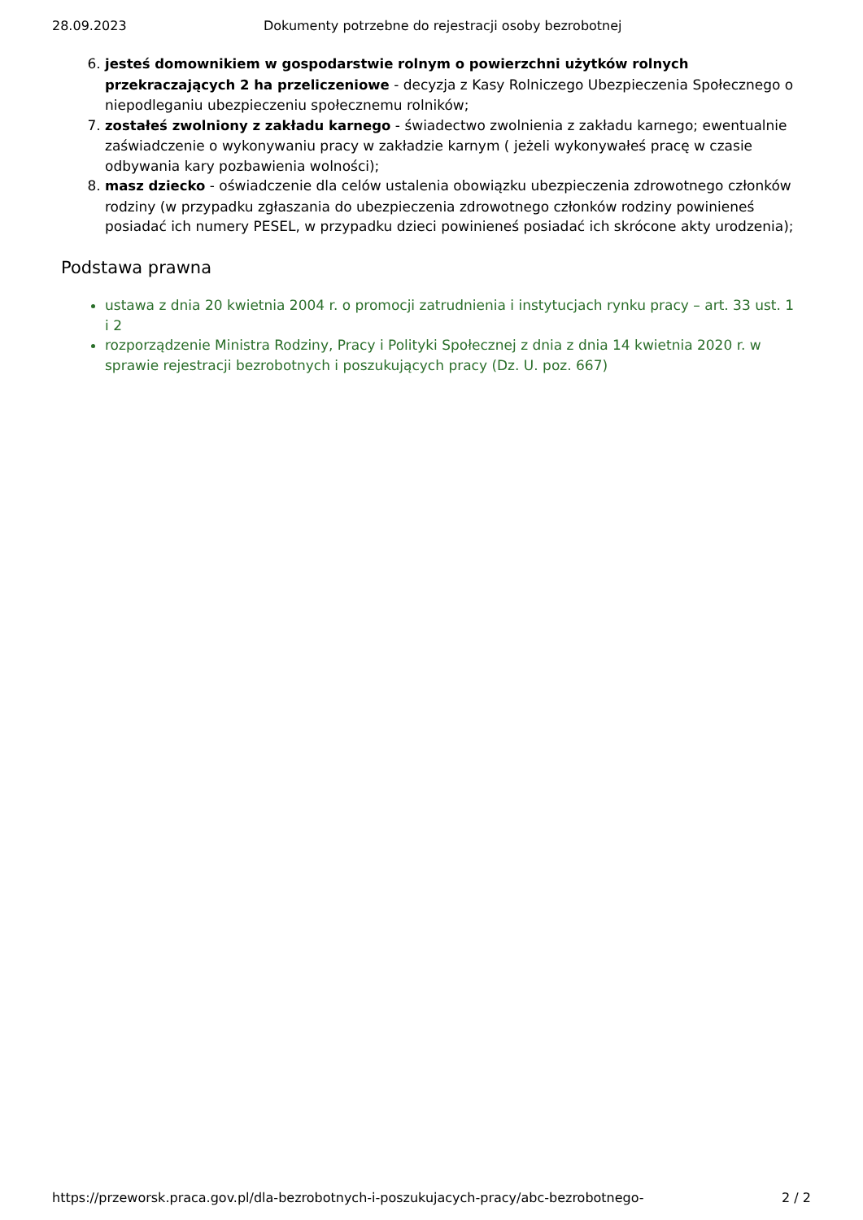28.09.2023 Dokumenty potrzebne do rejestracji osoby bezrobotnej
6. jesteś domownikiem w gospodarstwie rolnym o powierzchni użytków rolnych przekraczających 2 ha przeliczeniowe - decyzja z Kasy Rolniczego Ubezpieczenia Społecznego o niepodleganiu ubezpieczeniu społecznemu rolników;
7. zostałeś zwolniony z zakładu karnego - świadectwo zwolnienia z zakładu karnego; ewentualnie zaświadczenie o wykonywaniu pracy w zakładzie karnym ( jeżeli wykonywałeś pracę w czasie odbywania kary pozbawienia wolności);
8. masz dziecko - oświadczenie dla celów ustalenia obowiązku ubezpieczenia zdrowotnego członków rodziny (w przypadku zgłaszania do ubezpieczenia zdrowotnego członków rodziny powinieneś posiadać ich numery PESEL, w przypadku dzieci powinieneś posiadać ich skrócone akty urodzenia);
Podstawa prawna
ustawa z dnia 20 kwietnia 2004 r. o promocji zatrudnienia i instytucjach rynku pracy – art. 33 ust. 1 i 2
rozporządzenie Ministra Rodziny, Pracy i Polityki Społecznej z dnia z dnia 14 kwietnia 2020 r. w sprawie rejestracji bezrobotnych i poszukujących pracy (Dz. U. poz. 667)
https://przeworsk.praca.gov.pl/dla-bezrobotnych-i-poszukujacych-pracy/abc-bezrobotnego- 2 / 2